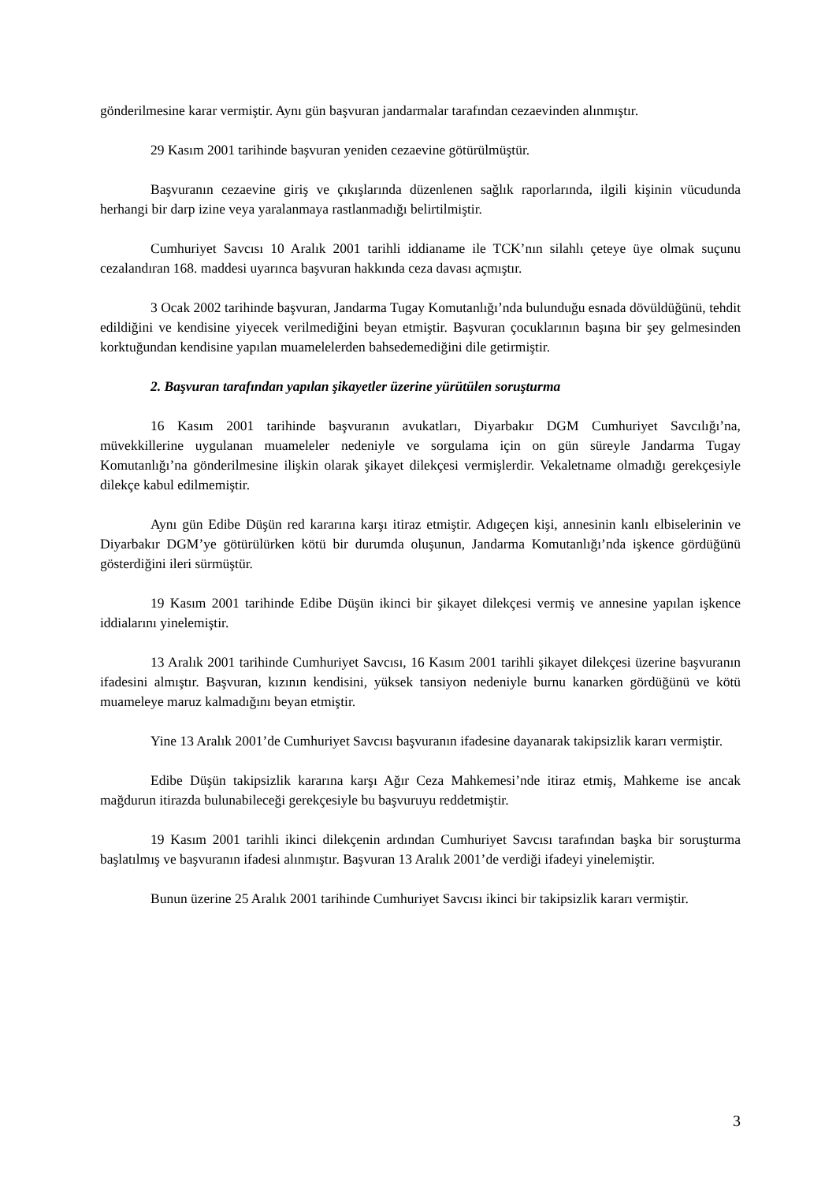gönderilmesine karar vermiştir. Aynı gün başvuran jandarmalar tarafından cezaevinden alınmıştır.
29 Kasım 2001 tarihinde başvuran yeniden cezaevine götürülmüştür.
Başvuranın cezaevine giriş ve çıkışlarında düzenlenen sağlık raporlarında, ilgili kişinin vücudunda herhangi bir darp izine veya yaralanmaya rastlanmadığı belirtilmiştir.
Cumhuriyet Savcısı 10 Aralık 2001 tarihli iddianame ile TCK’nın silahlı çeteye üye olmak suçunu cezalandıran 168. maddesi uyarınca başvuran hakkında ceza davası açmıştır.
3 Ocak 2002 tarihinde başvuran, Jandarma Tugay Komutanlığı’nda bulunduğu esnada dövüldüğünü, tehdit edildiğini ve kendisine yiyecek verilmediğini beyan etmiştir. Başvuran çocuklarının başına bir şey gelmesinden korktuğundan kendisine yapılan muamelelerden bahsedemediğini dile getirmiştir.
2. Başvuran tarafından yapılan şikayetler üzerine yürütülen soruşturma
16 Kasım 2001 tarihinde başvuranın avukatları, Diyarbakır DGM Cumhuriyet Savcılığı’na, müvekkillerine uygulanan muameleler nedeniyle ve sorgulama için on gün süreyle Jandarma Tugay Komutanlığı’na gönderilmesine ilişkin olarak şikayet dilekçesi vermişlerdir. Vekaletname olmadığı gerekçesiyle dilekçe kabul edilmemiştir.
Aynı gün Edibe Düşün red kararına karşı itiraz etmiştir. Adıgeçen kişi, annesinin kanlı elbiselerinin ve Diyarbakır DGM’ye götürülürken kötü bir durumda oluşunun, Jandarma Komutanlığı’nda işkence gördüğünü gösterdiğini ileri sürmüştür.
19 Kasım 2001 tarihinde Edibe Düşün ikinci bir şikayet dilekçesi vermiş ve annesine yapılan işkence iddialarını yinelemiştir.
13 Aralık 2001 tarihinde Cumhuriyet Savcısı, 16 Kasım 2001 tarihli şikayet dilekçesi üzerine başvuranın ifadesini almıştır. Başvuran, kızının kendisini, yüksek tansiyon nedeniyle burnu kanarken gördüğünü ve kötü muameleye maruz kalmadığını beyan etmiştir.
Yine 13 Aralık 2001’de Cumhuriyet Savcısı başvuranın ifadesine dayanarak takipsizlik kararı vermiştir.
Edibe Düşün takipsizlik kararına karşı Ağır Ceza Mahkemesi’nde itiraz etmiş, Mahkeme ise ancak mağdurun itirazda bulunabileceği gerekçesiyle bu başvuruyu reddetmiştir.
19 Kasım 2001 tarihli ikinci dilekçenin ardından Cumhuriyet Savcısı tarafından başka bir soruşturma başlatılmış ve başvuranın ifadesi alınmıştır. Başvuran 13 Aralık 2001’de verdiği ifadeyi yinelemiştir.
Bunun üzerine 25 Aralık 2001 tarihinde Cumhuriyet Savcısı ikinci bir takipsizlik kararı vermiştir.
3